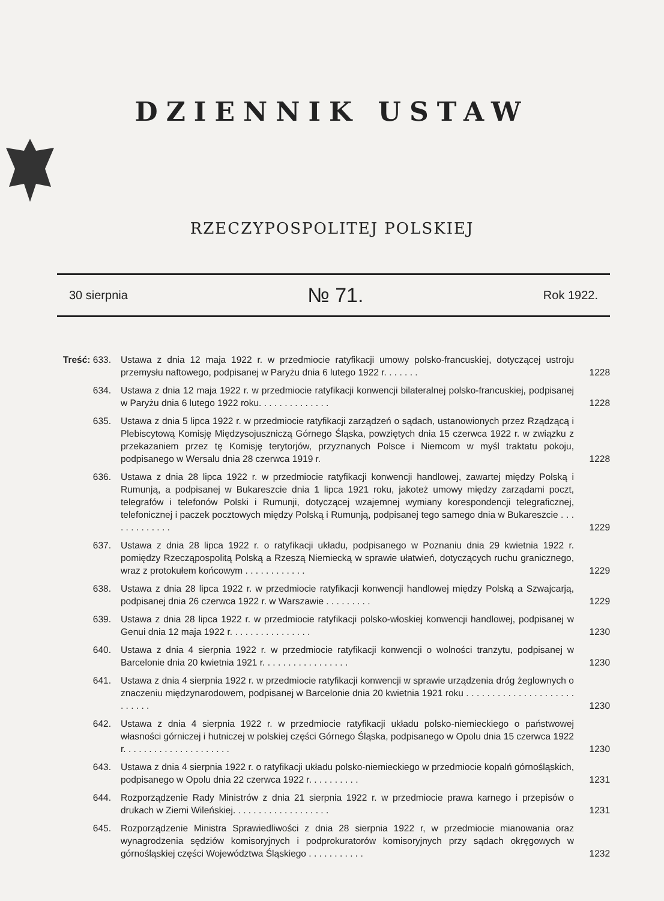DZIENNIK USTAW
RZECZYPOSPOLITEJ POLSKIEJ
30 sierpnia № 71. Rok 1922.
Treść: 633.
Ustawa z dnia 12 maja 1922 r. w przedmiocie ratyfikacji umowy polsko-francuskiej, dotyczącej ustroju przemysłu naftowego, podpisanej w Paryżu dnia 6 lutego 1922 r. . . . . . .
1228
634. Ustawa z dnia 12 maja 1922 r. w przedmiocie ratyfikacji konwencji bilateralnej polsko-francuskiej, podpisanej w Paryżu dnia 6 lutego 1922 roku. . . . . . . . . . . . . .
1228
635. Ustawa z dnia 5 lipca 1922 r. w przedmiocie ratyfikacji zarządzeń o sądach, ustanowionych przez Rządzącą i Plebiscytową Komisję Międzysojuszniczą Górnego Śląska, powziętych dnia 15 czerwca 1922 r. w związku z przekazaniem przez tę Komisję terytorjów, przyznanych Polsce i Niemcom w myśl traktatu pokoju, podpisanego w Wersalu dnia 28 czerwca 1919 r.
1228
636. Ustawa z dnia 28 lipca 1922 r. w przedmiocie ratyfikacji konwencji handlowej, zawartej między Polską i Rumunją, a podpisanej w Bukareszcie dnia 1 lipca 1921 roku, jakoteż umowy między zarządami poczt, telegrafów i telefonów Polski i Rumunji, dotyczącej wzajemnej wymiany korespondencji telegraficznej, telefonicznej i paczek pocztowych między Polską i Rumunją, podpisanej tego samego dnia w Bukareszcie . . . . . . . . . . . . .
1229
637. Ustawa z dnia 28 lipca 1922 r. o ratyfikacji układu, podpisanego w Poznaniu dnia 29 kwietnia 1922 r. pomiędzy Rzecząpospolitą Polską a Rzeszą Niemiecką w sprawie ułatwień, dotyczących ruchu granicznego, wraz z protokułem końcowym . . . . . . . . . . . .
1229
638. Ustawa z dnia 28 lipca 1922 r. w przedmiocie ratyfikacji konwencji handlowej między Polską a Szwajcarją, podpisanej dnia 26 czerwca 1922 r. w Warszawie . . . . . . . . .
1229
639. Ustawa z dnia 28 lipca 1922 r. w przedmiocie ratyfikacji polsko-włoskiej konwencji handlowej, podpisanej w Genui dnia 12 maja 1922 r. . . . . . . . . . . . . . . .
1230
640. Ustawa z dnia 4 sierpnia 1922 r. w przedmiocie ratyfikacji konwencji o wolności tranzytu, podpisanej w Barcelonie dnia 20 kwietnia 1921 r. . . . . . . . . . . . . . . . .
1230
641. Ustawa z dnia 4 sierpnia 1922 r. w przedmiocie ratyfikacji konwencji w sprawie urządzenia dróg żeglownych o znaczeniu międzynarodowem, podpisanej w Barcelonie dnia 20 kwietnia 1921 roku . . . . . . . . . . . . . . . . . . . . . . . . . . .
1230
642. Ustawa z dnia 4 sierpnia 1922 r. w przedmiocie ratyfikacji układu polsko-niemieckiego o państwowej własności górniczej i hutniczej w polskiej części Górnego Śląska, podpisanego w Opolu dnia 15 czerwca 1922 r. . . . . . . . . . . . . . . . . . . . .
1230
643. Ustawa z dnia 4 sierpnia 1922 r. o ratyfikacji układu polsko-niemieckiego w przedmiocie kopalń górnośląskich, podpisanego w Opolu dnia 22 czerwca 1922 r. . . . . . . . . .
1231
644. Rozporządzenie Rady Ministrów z dnia 21 sierpnia 1922 r. w przedmiocie prawa karnego i przepisów o drukach w Ziemi Wileńskiej. . . . . . . . . . . . . . . . . . .
1231
645. Rozporządzenie Ministra Sprawiedliwości z dnia 28 sierpnia 1922 r, w przedmiocie mianowania oraz wynagrodzenia sędziów komisoryjnych i podprokuratorów komisoryjnych przy sądach okręgowych w górnośląskiej części Województwa Śląskiego . . . . . . . . . . .
1232